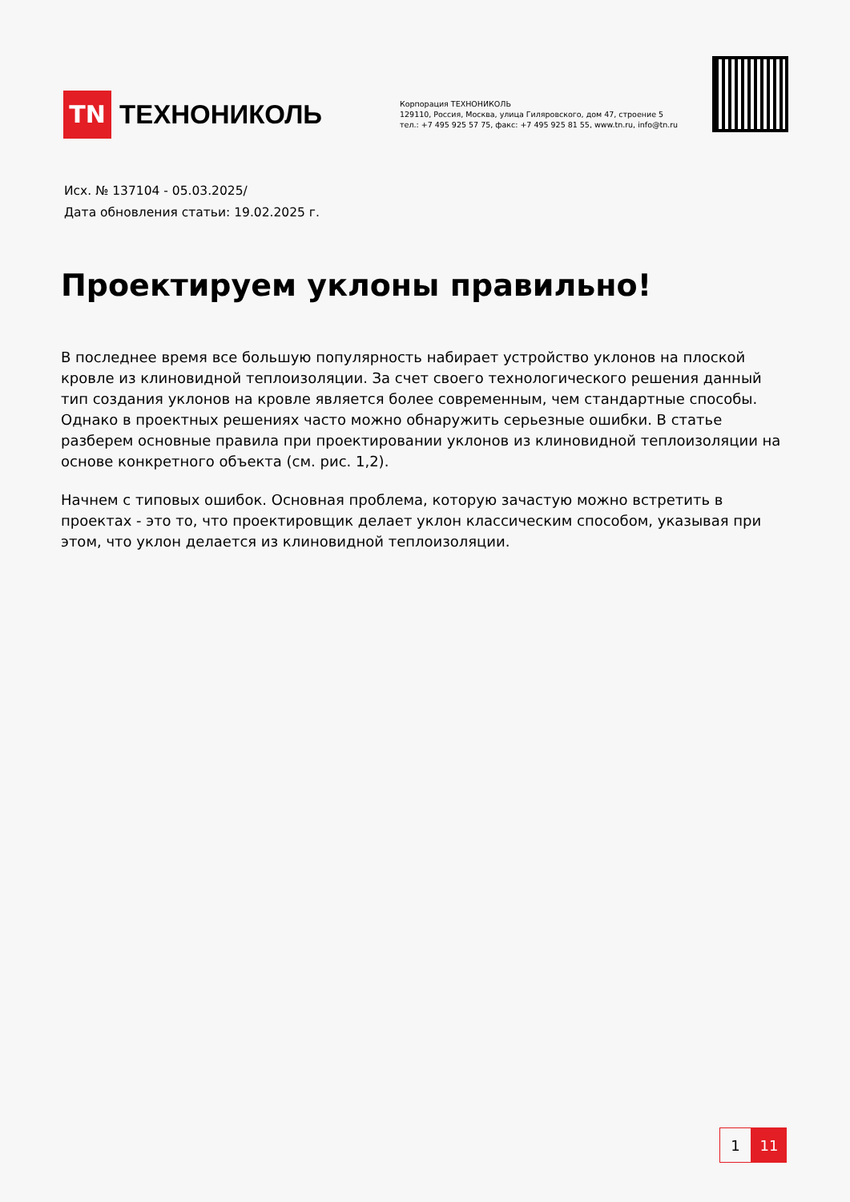TN
ТЕХНОНИКОЛЬ
Корпорация ТЕХНОНИКОЛЬ
129110, Россия, Москва, улица Гиляровского, дом 47, строение 5
тел.: +7 495 925 57 75, факс: +7 495 925 81 55, www.tn.ru, info@tn.ru
Исх. № 137104 - 05.03.2025/
Дата обновления статьи: 19.02.2025 г.
Проектируем уклоны правильно!
В последнее время все большую популярность набирает устройство уклонов на плоской кровле из клиновидной теплоизоляции. За счет своего технологического решения данный тип создания уклонов на кровле является более современным, чем стандартные способы. Однако в проектных решениях часто можно обнаружить серьезные ошибки. В статье разберем основные правила при проектировании уклонов из клиновидной теплоизоляции на основе конкретного объекта (см. рис. 1,2).
Начнем с типовых ошибок. Основная проблема, которую зачастую можно встретить в проектах - это то, что проектировщик делает уклон классическим способом, указывая при этом, что уклон делается из клиновидной теплоизоляции.
1 11